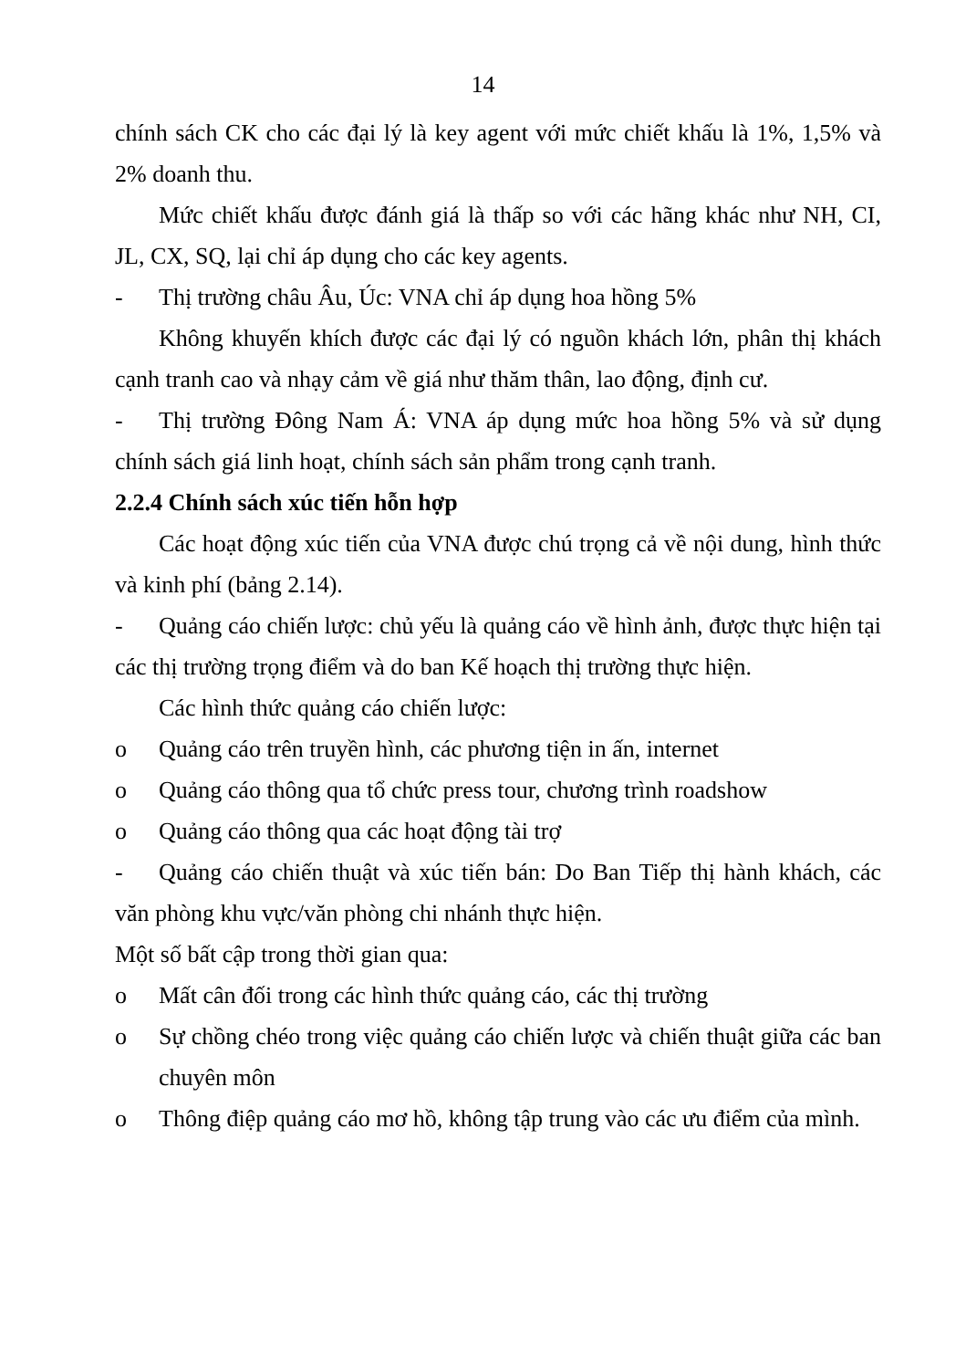14
chính sách CK cho các đại lý là key agent với mức chiết khấu là 1%, 1,5% và 2% doanh thu.
Mức chiết khấu được đánh giá là thấp so với các hãng khác như NH, CI, JL, CX, SQ, lại chỉ áp dụng cho các key agents.
- Thị trường châu Âu, Úc: VNA chỉ áp dụng hoa hồng 5%
Không khuyến khích được các đại lý có nguồn khách lớn, phân thị khách cạnh tranh cao và nhạy cảm về giá như thăm thân, lao động, định cư.
- Thị trường Đông Nam Á: VNA áp dụng mức hoa hồng 5% và sử dụng chính sách giá linh hoạt, chính sách sản phẩm trong cạnh tranh.
2.2.4 Chính sách xúc tiến hỗn hợp
Các hoạt động xúc tiến của VNA được chú trọng cả về nội dung, hình thức và kinh phí (bảng 2.14).
- Quảng cáo chiến lược: chủ yếu là quảng cáo về hình ảnh, được thực hiện tại các thị trường trọng điểm và do ban Kế hoạch thị trường thực hiện.
Các hình thức quảng cáo chiến lược:
o Quảng cáo trên truyền hình, các phương tiện in ấn, internet
o Quảng cáo thông qua tổ chức press tour, chương trình roadshow
o Quảng cáo thông qua các hoạt động tài trợ
- Quảng cáo chiến thuật và xúc tiến bán: Do Ban Tiếp thị hành khách, các văn phòng khu vực/văn phòng chi nhánh thực hiện.
Một số bất cập trong thời gian qua:
o Mất cân đối trong các hình thức quảng cáo, các thị trường
o Sự chồng chéo trong việc quảng cáo chiến lược và chiến thuật giữa các ban chuyên môn
o Thông điệp quảng cáo mơ hồ, không tập trung vào các ưu điểm của mình.